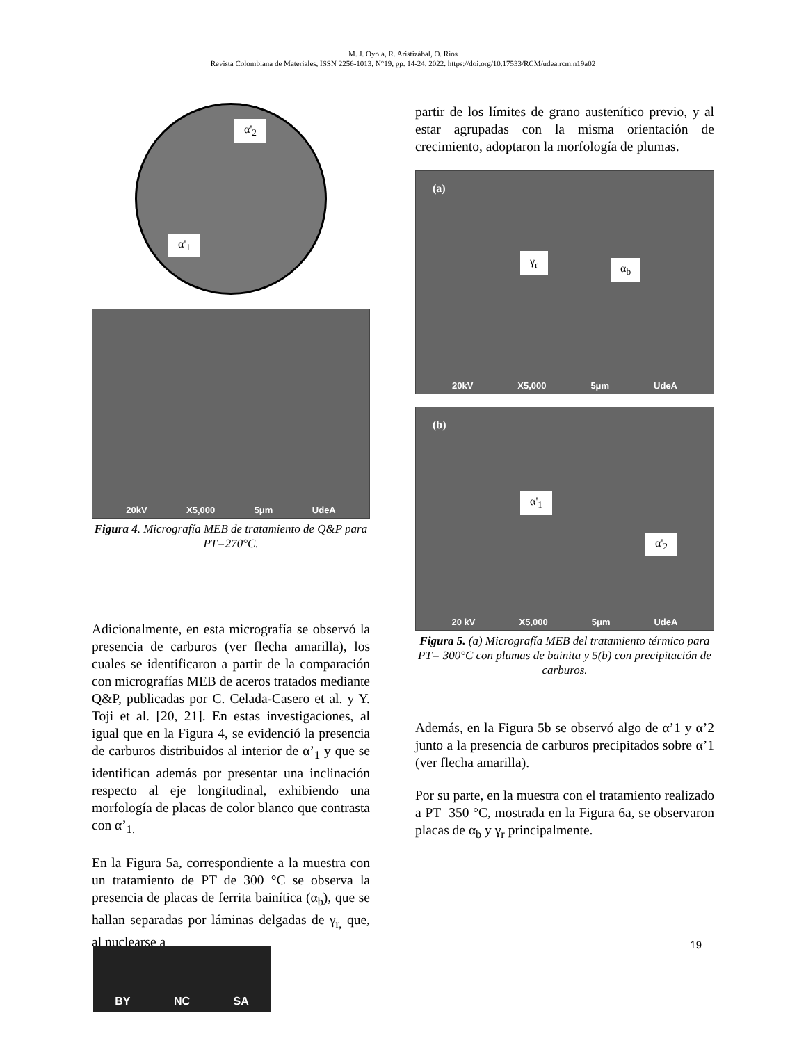M. J. Oyola, R. Aristizábal, O. Ríos
Revista Colombiana de Materiales, ISSN 2256-1013, N°19, pp. 14-24, 2022. https://doi.org/10.17533/RCM/udea.rcm.n19a02
α'<sub>2</sub>
α'<sub>1</sub>
20kV X5,000 5μm UdeA
Figura 4. Micrografía MEB de tratamiento de Q&P para PT=270°C.
Adicionalmente, en esta micrografía se observó la presencia de carburos (ver flecha amarilla), los cuales se identificaron a partir de la comparación con micrografías MEB de aceros tratados mediante Q&P, publicadas por C. Celada-Casero et al. y Y. Toji et al. [20, 21]. En estas investigaciones, al igual que en la Figura 4, se evidenció la presencia de carburos distribuidos al interior de α’<sub>1</sub> y que se identifican además por presentar una inclinación respecto al eje longitudinal, exhibiendo una morfología de placas de color blanco que contrasta con α’<sub>1.</sub>
En la Figura 5a, correspondiente a la muestra con un tratamiento de PT de 300 °C se observa la presencia de placas de ferrita bainítica (α<sub>b</sub>), que se hallan separadas por láminas delgadas de γ<sub>r,</sub> que, al nuclearse a
partir de los límites de grano austenítico previo, y al estar agrupadas con la misma orientación de crecimiento, adoptaron la morfología de plumas.
(a)
γ<sub>r</sub>
α<sub>b</sub>
20kV X5,000 5μm UdeA
(b)
α'<sub>1</sub>
α'<sub>2</sub>
20 kV X5,000 5μm UdeA
Figura 5. (a) Micrografía MEB del tratamiento térmico para PT= 300°C con plumas de bainita y 5(b) con precipitación de carburos.
Además, en la Figura 5b se observó algo de α’1 y α’2 junto a la presencia de carburos precipitados sobre α’1 (ver flecha amarilla).
Por su parte, en la muestra con el tratamiento realizado a PT=350 °C, mostrada en la Figura 6a, se observaron placas de α<sub>b</sub> y γ<sub>r</sub> principalmente.
19
BY NC SA